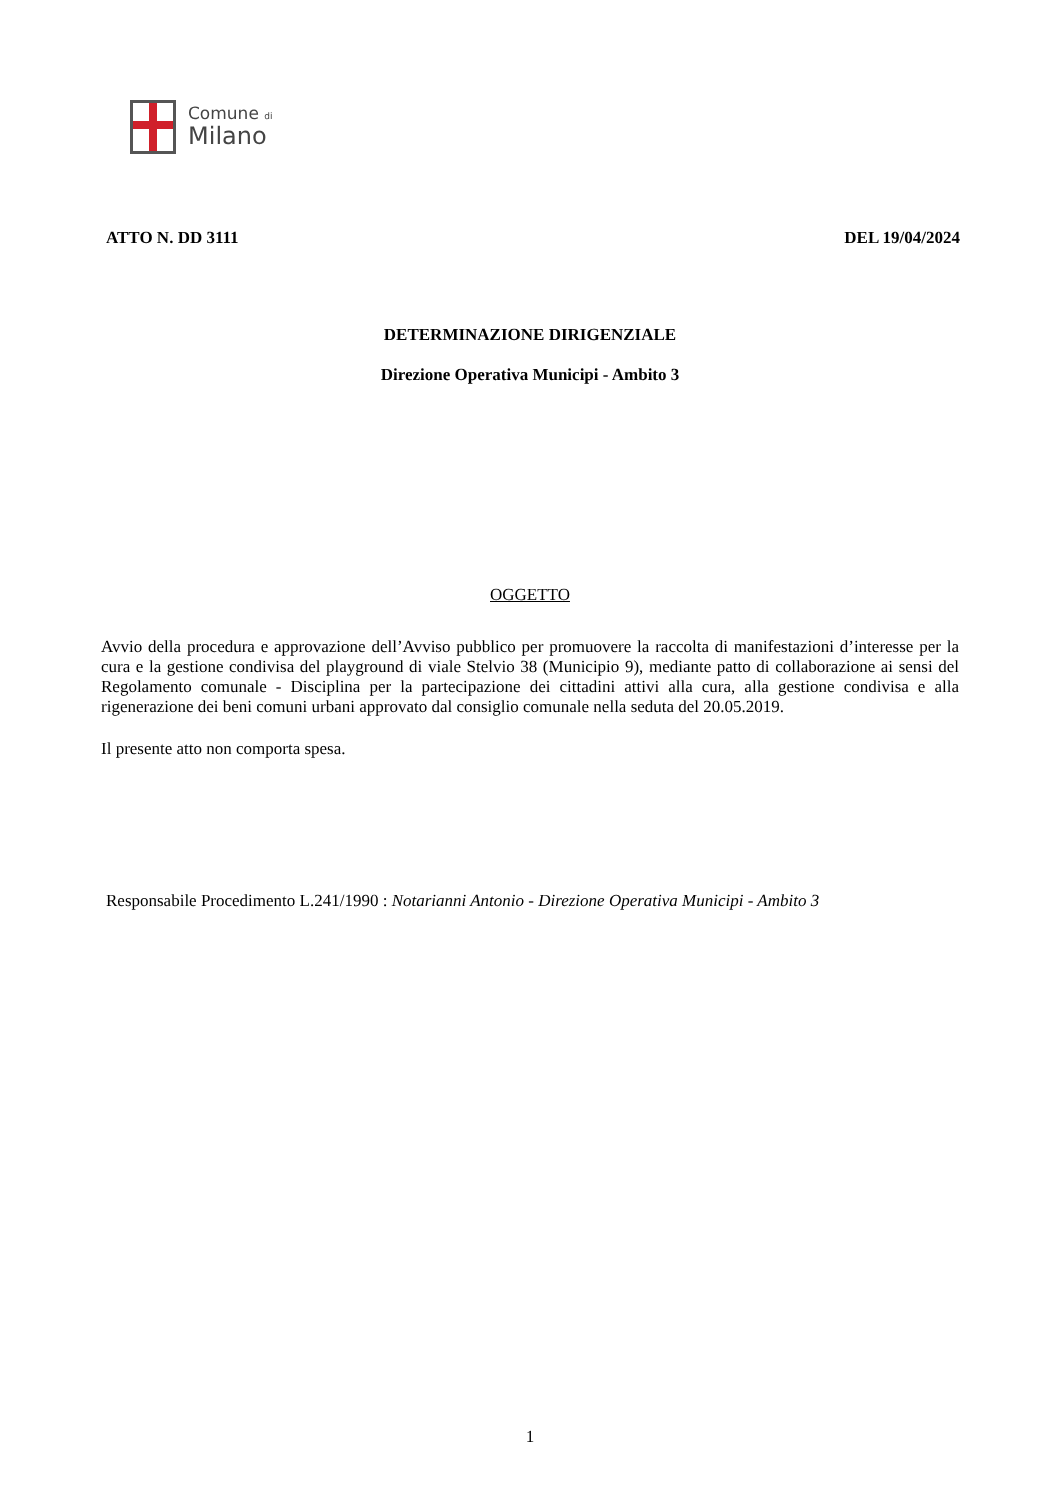Comune di
Milano
ATTO N. DD 3111 DEL 19/04/2024
DETERMINAZIONE DIRIGENZIALE
Direzione Operativa Municipi - Ambito 3
OGGETTO
Avvio della procedura e approvazione dell’Avviso pubblico per promuovere la raccolta di manifestazioni d’interesse per la cura e la gestione condivisa del playground di viale Stelvio 38 (Municipio 9), mediante patto di collaborazione ai sensi del Regolamento comunale - Disciplina per la partecipazione dei cittadini attivi alla cura, alla gestione condivisa e alla rigenerazione dei beni comuni urbani approvato dal consiglio comunale nella seduta del 20.05.2019.
Il presente atto non comporta spesa.
Responsabile Procedimento L.241/1990 : Notarianni Antonio - Direzione Operativa Municipi - Ambito 3
1